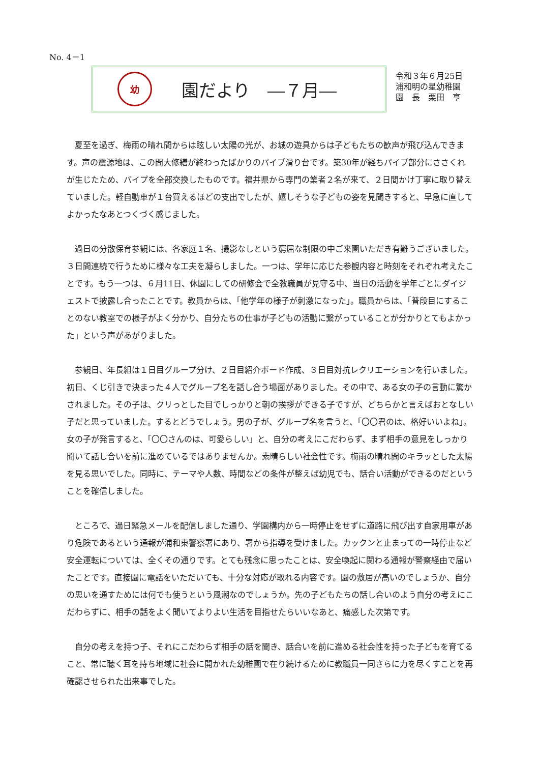No. 4－1
幼
園だより　―７月―
令和３年６月25日
浦和明の星幼稚園
園　長　栗田　亨
夏至を過ぎ、梅雨の晴れ間からは眩しい太陽の光が、お城の遊具からは子どもたちの歓声が飛び込んできます。声の震源地は、この間大修繕が終わったばかりのパイプ滑り台です。築30年が経ちパイプ部分にささくれが生じたため、パイプを全部交換したものです。福井県から専門の業者２名が来て、２日間かけ丁寧に取り替えていました。軽自動車が１台買えるほどの支出でしたが、嬉しそうな子どもの姿を見聞きすると、早急に直してよかったなあとつくづく感じました。
過日の分散保育参観には、各家庭１名、撮影なしという窮屈な制限の中ご来園いただき有難うございました。３日間連続で行うために様々な工夫を凝らしました。一つは、学年に応じた参観内容と時刻をそれぞれ考えたことです。もう一つは、６月11日、休園にしての研修会で全教職員が見守る中、当日の活動を学年ごとにダイジェストで披露し合ったことです。教員からは、「他学年の様子が刺激になった」。職員からは、「普段目にすることのない教室での様子がよく分かり、自分たちの仕事が子どもの活動に繋がっていることが分かりとてもよかった」という声があがりました。
参観日、年長組は１日目グループ分け、２日目紹介ボード作成、３日目対抗レクリエーションを行いました。初日、くじ引きで決まった４人でグループ名を話し合う場面がありました。その中で、ある女の子の言動に驚かされました。その子は、クリっとした目でしっかりと朝の挨拶ができる子ですが、どちらかと言えばおとなしい子だと思っていました。するとどうでしょう。男の子が、グループ名を言うと、「〇〇君のは、格好いいよね」。女の子が発言すると、「〇〇さんのは、可愛らしい」と、自分の考えにこだわらず、まず相手の意見をしっかり聞いて話し合いを前に進めているではありませんか。素晴らしい社会性です。梅雨の晴れ間のキラッとした太陽を見る思いでした。同時に、テーマや人数、時間などの条件が整えば幼児でも、話合い活動ができるのだということを確信しました。
ところで、過日緊急メールを配信しました通り、学園構内から一時停止をせずに道路に飛び出す自家用車があり危険であるという通報が浦和東警察署にあり、署から指導を受けました。カックンと止まっての一時停止など安全運転については、全くその通りです。とても残念に思ったことは、安全喚起に関わる通報が警察経由で届いたことです。直接園に電話をいただいても、十分な対応が取れる内容です。園の敷居が高いのでしょうか、自分の思いを通すためには何でも使うという風潮なのでしょうか。先の子どもたちの話し合いのよう自分の考えにこだわらずに、相手の話をよく聞いてよりよい生活を目指せたらいいなあと、痛感した次第です。
自分の考えを持つ子、それにこだわらず相手の話を聞き、話合いを前に進める社会性を持った子どもを育てること、常に聴く耳を持ち地域に社会に開かれた幼稚園で在り続けるために教職員一同さらに力を尽くすことを再確認させられた出来事でした。